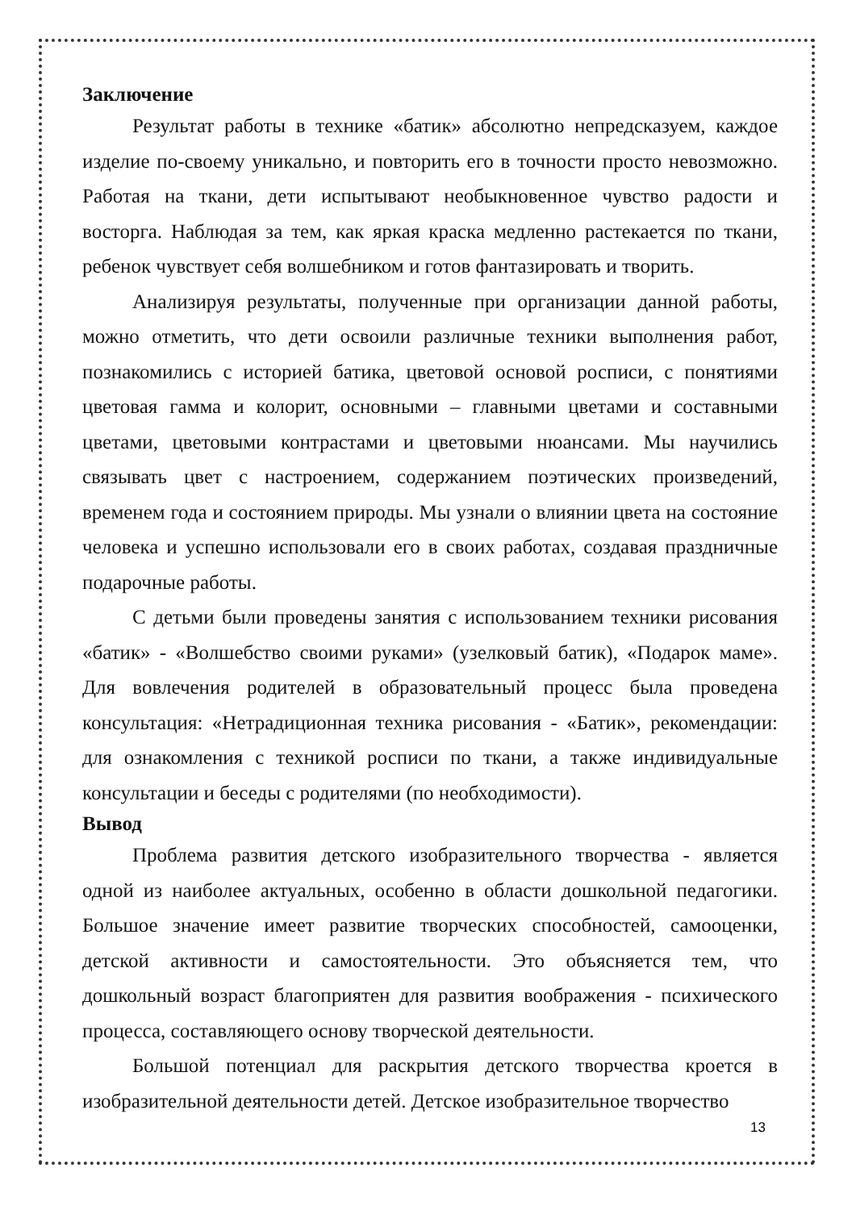Заключение
Результат работы в технике «батик» абсолютно непредсказуем, каждое изделие по-своему уникально, и повторить его в точности просто невозможно. Работая на ткани, дети испытывают необыкновенное чувство радости и восторга. Наблюдая за тем, как яркая краска медленно растекается по ткани, ребенок чувствует себя волшебником и готов фантазировать и творить.
Анализируя результаты, полученные при организации данной работы, можно отметить, что дети освоили различные техники выполнения работ, познакомились с историей батика, цветовой основой росписи, с понятиями цветовая гамма и колорит, основными – главными цветами и составными цветами, цветовыми контрастами и цветовыми нюансами. Мы научились связывать цвет с настроением, содержанием поэтических произведений, временем года и состоянием природы. Мы узнали о влиянии цвета на состояние человека и успешно использовали его в своих работах, создавая праздничные подарочные работы.
С детьми были проведены занятия с использованием техники рисования «батик» - «Волшебство своими руками» (узелковый батик), «Подарок маме». Для вовлечения родителей в образовательный процесс была проведена консультация: «Нетрадиционная техника рисования - «Батик», рекомендации: для ознакомления с техникой росписи по ткани, а также индивидуальные консультации и беседы с родителями (по необходимости).
Вывод
Проблема развития детского изобразительного творчества - является одной из наиболее актуальных, особенно в области дошкольной педагогики. Большое значение имеет развитие творческих способностей, самооценки, детской активности и самостоятельности. Это объясняется тем, что дошкольный возраст благоприятен для развития воображения - психического процесса, составляющего основу творческой деятельности.
Большой потенциал для раскрытия детского творчества кроется в изобразительной деятельности детей. Детское изобразительное творчество
13